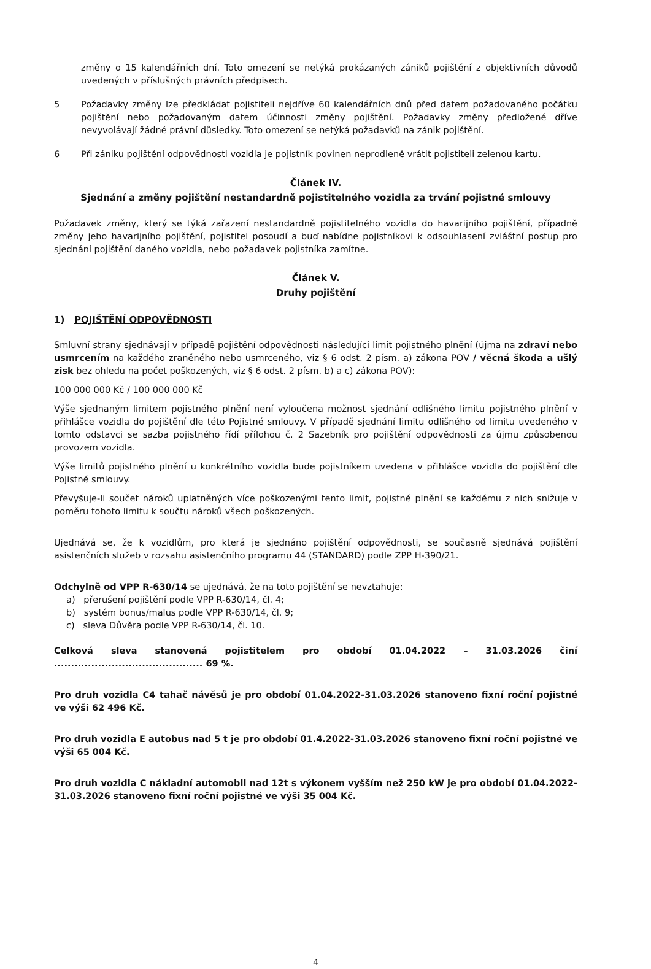změny o 15 kalendářních dní. Toto omezení se netýká prokázaných zániků pojištění z objektivních důvodů uvedených v příslušných právních předpisech.
5 Požadavky změny lze předkládat pojistiteli nejdříve 60 kalendářních dnů před datem požadovaného počátku pojištění nebo požadovaným datem účinnosti změny pojištění. Požadavky změny předložené dříve nevyvolávají žádné právní důsledky. Toto omezení se netýká požadavků na zánik pojištění.
6 Při zániku pojištění odpovědnosti vozidla je pojistník povinen neprodleně vrátit pojistiteli zelenou kartu.
Článek IV.
Sjednání a změny pojištění nestandardně pojistitelného vozidla za trvání pojistné smlouvy
Požadavek změny, který se týká zařazení nestandardně pojistitelného vozidla do havarijního pojištění, případně změny jeho havarijního pojištění, pojistitel posoudí a buď nabídne pojistníkovi k odsouhlasení zvláštní postup pro sjednání pojištění daného vozidla, nebo požadavek pojistníka zamítne.
Článek V.
Druhy pojištění
1) POJIŠTĚNÍ ODPOVĚDNOSTI
Smluvní strany sjednávají v případě pojištění odpovědnosti následující limit pojistného plnění (újma na zdraví nebo usmrcením na každého zraněného nebo usmrceného, viz § 6 odst. 2 písm. a) zákona POV / věcná škoda a ušlý zisk bez ohledu na počet poškozených, viz § 6 odst. 2 písm. b) a c) zákona POV):
100 000 000 Kč / 100 000 000 Kč
Výše sjednaným limitem pojistného plnění není vyloučena možnost sjednání odlišného limitu pojistného plnění v přihlášce vozidla do pojištění dle této Pojistné smlouvy. V případě sjednání limitu odlišného od limitu uvedeného v tomto odstavci se sazba pojistného řídí přílohou č. 2 Sazebník pro pojištění odpovědnosti za újmu způsobenou provozem vozidla.
Výše limitů pojistného plnění u konkrétního vozidla bude pojistníkem uvedena v přihlášce vozidla do pojištění dle Pojistné smlouvy.
Převyšuje-li součet nároků uplatněných více poškozenými tento limit, pojistné plnění se každému z nich snižuje v poměru tohoto limitu k součtu nároků všech poškozených.
Ujednává se, že k vozidlům, pro která je sjednáno pojištění odpovědnosti, se současně sjednává pojištění asistenčních služeb v rozsahu asistenčního programu 44 (STANDARD) podle ZPP H-390/21.
Odchylně od VPP R-630/14 se ujednává, že na toto pojištění se nevztahuje:
a) přerušení pojištění podle VPP R-630/14, čl. 4;
b) systém bonus/malus podle VPP R-630/14, čl. 9;
c) sleva Důvěra podle VPP R-630/14, čl. 10.
Celková sleva stanovená pojistitelem pro období 01.04.2022 – 31.03.2026 činí ............................................ 69 %.
Pro druh vozidla C4 tahač návěsů je pro období 01.04.2022-31.03.2026 stanoveno fixní roční pojistné ve výši 62 496 Kč.
Pro druh vozidla E autobus nad 5 t je pro období 01.4.2022-31.03.2026 stanoveno fixní roční pojistné ve výši 65 004 Kč.
Pro druh vozidla C nákladní automobil nad 12t s výkonem vyšším než 250 kW je pro období 01.04.2022-31.03.2026 stanoveno fixní roční pojistné ve výši 35 004 Kč.
4